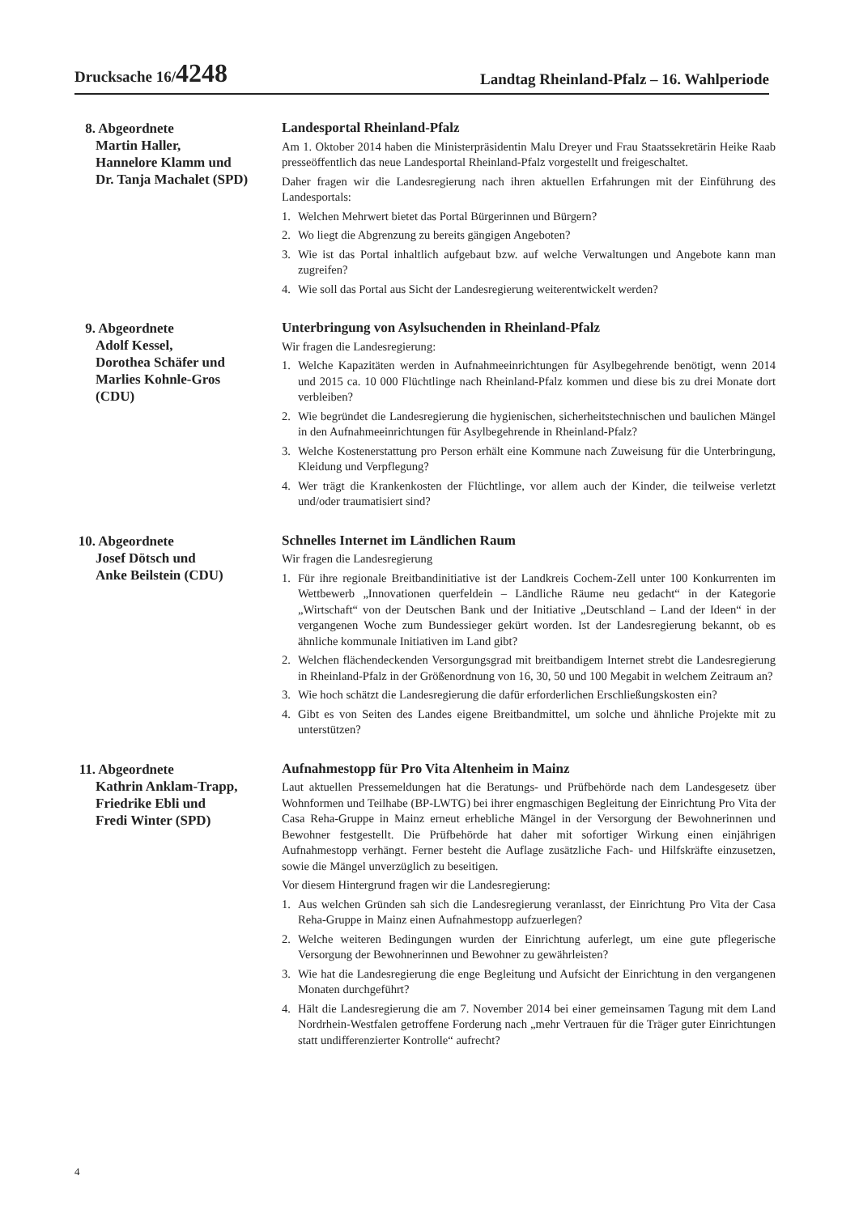Drucksache 16/4248
Landtag Rheinland-Pfalz – 16. Wahlperiode
8. Abgeordnete
Martin Haller,
Hannelore Klamm und
Dr. Tanja Machalet (SPD)
Landesportal Rheinland-Pfalz
Am 1. Oktober 2014 haben die Ministerpräsidentin Malu Dreyer und Frau Staatssekretärin Heike Raab presseöffentlich das neue Landesportal Rheinland-Pfalz vorgestellt und freigeschaltet.
Daher fragen wir die Landesregierung nach ihren aktuellen Erfahrungen mit der Einführung des Landesportals:
1. Welchen Mehrwert bietet das Portal Bürgerinnen und Bürgern?
2. Wo liegt die Abgrenzung zu bereits gängigen Angeboten?
3. Wie ist das Portal inhaltlich aufgebaut bzw. auf welche Verwaltungen und Angebote kann man zugreifen?
4. Wie soll das Portal aus Sicht der Landesregierung weiterentwickelt werden?
9. Abgeordnete
Adolf Kessel,
Dorothea Schäfer und
Marlies Kohnle-Gros
(CDU)
Unterbringung von Asylsuchenden in Rheinland-Pfalz
Wir fragen die Landesregierung:
1. Welche Kapazitäten werden in Aufnahmeeinrichtungen für Asylbegehrende benötigt, wenn 2014 und 2015 ca. 10 000 Flüchtlinge nach Rheinland-Pfalz kommen und diese bis zu drei Monate dort verbleiben?
2. Wie begründet die Landesregierung die hygienischen, sicherheitstechnischen und baulichen Mängel in den Aufnahmeeinrichtungen für Asylbegehrende in Rheinland-Pfalz?
3. Welche Kostenerstattung pro Person erhält eine Kommune nach Zuweisung für die Unterbringung, Kleidung und Verpflegung?
4. Wer trägt die Krankenkosten der Flüchtlinge, vor allem auch der Kinder, die teilweise verletzt und/oder traumatisiert sind?
10. Abgeordnete
Josef Dötsch und
Anke Beilstein (CDU)
Schnelles Internet im Ländlichen Raum
Wir fragen die Landesregierung
1. Für ihre regionale Breitbandinitiative ist der Landkreis Cochem-Zell unter 100 Konkurrenten im Wettbewerb „Innovationen querfeldein – Ländliche Räume neu gedacht“ in der Kategorie „Wirtschaft“ von der Deutschen Bank und der Initiative „Deutschland – Land der Ideen“ in der vergangenen Woche zum Bundessieger gekürt worden. Ist der Landesregierung bekannt, ob es ähnliche kommunale Initiativen im Land gibt?
2. Welchen flächendeckenden Versorgungsgrad mit breitbandigem Internet strebt die Landesregierung in Rheinland-Pfalz in der Größenordnung von 16, 30, 50 und 100 Megabit in welchem Zeitraum an?
3. Wie hoch schätzt die Landesregierung die dafür erforderlichen Erschließungskosten ein?
4. Gibt es von Seiten des Landes eigene Breitbandmittel, um solche und ähnliche Projekte mit zu unterstützen?
11. Abgeordnete
Kathrin Anklam-Trapp,
Friedrike Ebli und
Fredi Winter (SPD)
Aufnahmestopp für Pro Vita Altenheim in Mainz
Laut aktuellen Pressemeldungen hat die Beratungs- und Prüfbehörde nach dem Landesgesetz über Wohnformen und Teilhabe (BP-LWTG) bei ihrer engmaschigen Begleitung der Einrichtung Pro Vita der Casa Reha-Gruppe in Mainz erneut erhebliche Mängel in der Versorgung der Bewohnerinnen und Bewohner festgestellt. Die Prüfbehörde hat daher mit sofortiger Wirkung einen einjährigen Aufnahmestopp verhängt. Ferner besteht die Auflage zusätzliche Fach- und Hilfskräfte einzusetzen, sowie die Mängel unverzüglich zu beseitigen.
Vor diesem Hintergrund fragen wir die Landesregierung:
1. Aus welchen Gründen sah sich die Landesregierung veranlasst, der Einrichtung Pro Vita der Casa Reha-Gruppe in Mainz einen Aufnahmestopp aufzuerlegen?
2. Welche weiteren Bedingungen wurden der Einrichtung auferlegt, um eine gute pflegerische Versorgung der Bewohnerinnen und Bewohner zu gewährleisten?
3. Wie hat die Landesregierung die enge Begleitung und Aufsicht der Einrichtung in den vergangenen Monaten durchgeführt?
4. Hält die Landesregierung die am 7. November 2014 bei einer gemeinsamen Tagung mit dem Land Nordrhein-Westfalen getroffene Forderung nach „mehr Vertrauen für die Träger guter Einrichtungen statt undifferenzierter Kontrolle“ aufrecht?
4